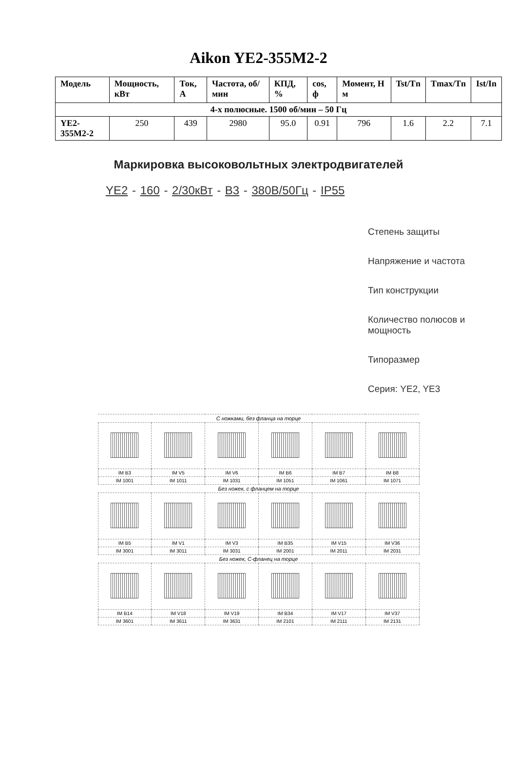Aikon YE2-355M2-2
| Модель | Мощность, кВт | Ток, А | Частота, об/мин | КПД, % | cos, ф | Момент, Н м | Tst/Tn | Tmax/Tn | Ist/In |
| --- | --- | --- | --- | --- | --- | --- | --- | --- | --- |
| 4-х полюсные. 1500 об/мин – 50 Гц | | | | | | | | | |
| YE2-355M2-2 | 250 | 439 | 2980 | 95.0 | 0.91 | 796 | 1.6 | 2.2 | 7.1 |
Маркировка высоковольтных электродвигателей
YE2 - 160 - 2/30кВт - B3 - 380В/50Гц - IP55
Степень защиты
Напряжение и частота
Тип конструкции
Количество полюсов и
мощность
Типоразмер
Серия: YE2, YE3
| С ножками, без фланца на торце | | | | | |
| IM B3 | IM V5 | IM V6 | IM B6 | IM B7 | IM B8 |
| IM 1001 | IM 1011 | IM 1031 | IM 1051 | IM 1061 | IM 1071 |
| Без ножек, с фланцем на торце | | | | | |
| IM B5 | IM V1 | IM V3 | IM B35 | IM V15 | IM V36 |
| IM 3001 | IM 3011 | IM 3031 | IM 2001 | IM 2011 | IM 2031 |
| Без ножек, С-фланец на торце | | | | | |
| IM B14 | IM V18 | IM V19 | IM B34 | IM V17 | IM V37 |
| IM 3601 | IM 3611 | IM 3631 | IM 2101 | IM 2111 | IM 2131 |